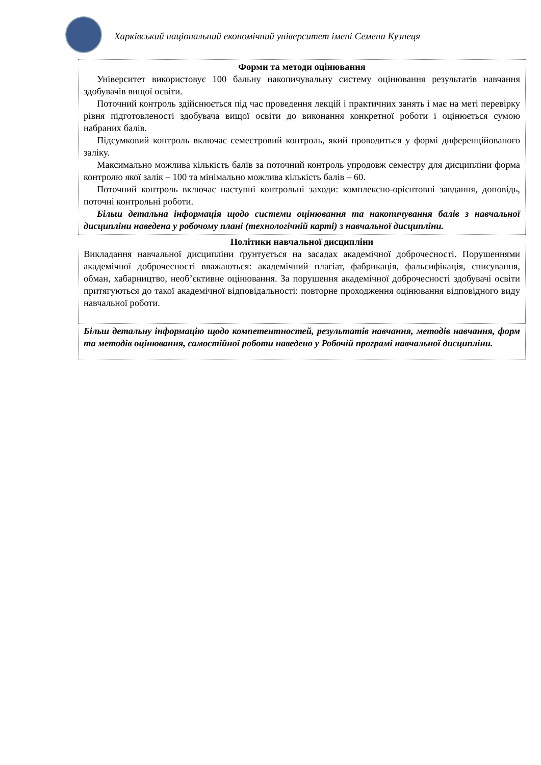Харківський національний економічний університет імені Семена Кузнеця
| Форми та методи оцінювання Університет використовує 100 бальну накопичувальну систему оцінювання результатів навчання здобувачів вищої освіти. Поточний контроль здійснюється під час проведення лекцій і практичних занять і має на меті перевірку рівня підготовленості здобувача вищої освіти до виконання конкретної роботи і оцінюється сумою набраних балів. Підсумковий контроль включає семестровий контроль, який проводиться у формі диференційованого заліку. Максимально можлива кількість балів за поточний контроль упродовж семестру для дисципліни форма контролю якої залік – 100 та мінімально можлива кількість балів – 60. Поточний контроль включає наступні контрольні заходи: комплексно-орієнтовні завдання, доповідь, поточні контрольні роботи. Більш детальна інформація щодо системи оцінювання та накопичування балів з навчальної дисципліни наведена у робочому плані (технологічній карті) з навчальної дисципліни. |
| Політики навчальної дисципліни Викладання навчальної дисципліни ґрунтується на засадах академічної доброчесності. Порушеннями академічної доброчесності вважаються: академічний плагіат, фабрикація, фальсифікація, списування, обман, хабарництво, необ’єктивне оцінювання. За порушення академічної доброчесності здобувачі освіти притягуються до такої академічної відповідальності: повторне проходження оцінювання відповідного виду навчальної роботи. |
| Більш детальну інформацію щодо компетентностей, результатів навчання, методів навчання, форм та методів оцінювання, самостійної роботи наведено у Робочій програмі навчальної дисципліни. |